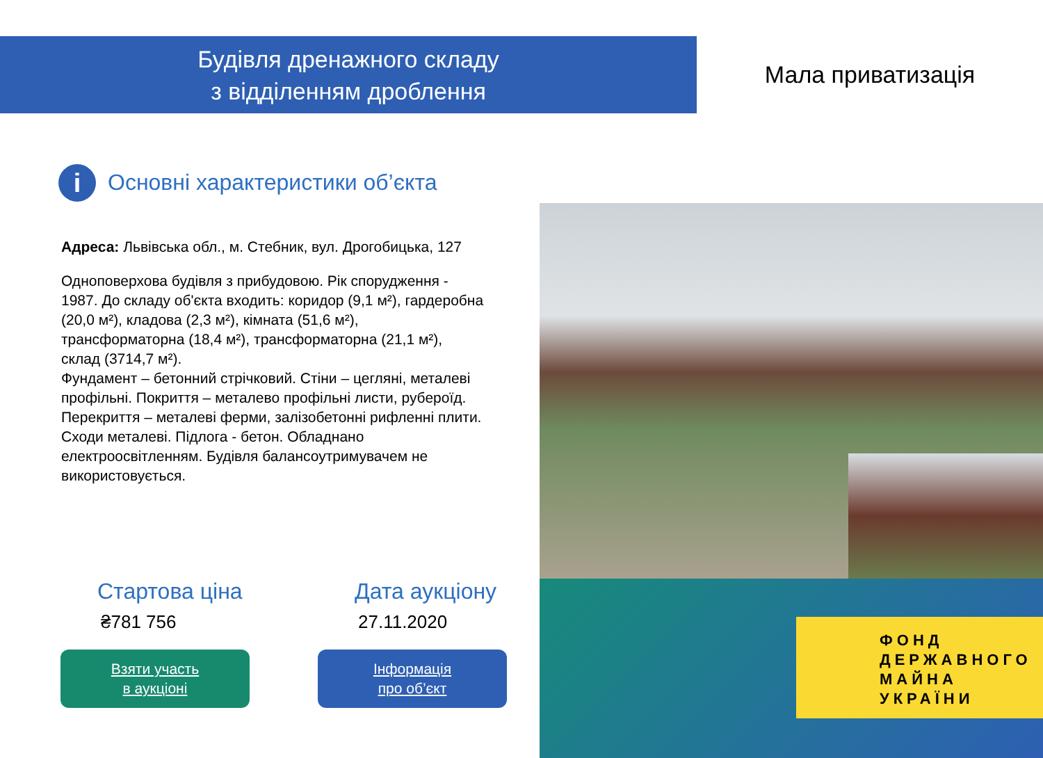Будівля дренажного складу
з відділенням дроблення
Мала приватизація
i
Основні характеристики об’єкта
Адреса: Львівська обл., м. Стебник, вул. Дрогобицька, 127
Одноповерхова будівля з прибудовою. Рік спорудження - 1987. До складу об'єкта входить: коридор (9,1 м²), гардеробна (20,0 м²), кладова (2,3 м²), кімната (51,6 м²), трансформаторна (18,4 м²), трансформаторна (21,1 м²), склад (3714,7 м²).
Фундамент – бетонний стрічковий. Стіни – цегляні, металеві профільні. Покриття – металево профільні листи, руберοїд. Перекриття – металеві ферми, залізобетонні рифленні плити. Сходи металеві. Підлога - бетон. Обладнано електроосвітленням. Будівля балансоутримувачем не використовується.
ФОНД
ДЕРЖАВНОГО
МАЙНА
УКРАЇНИ
Стартова ціна
₴781 756
Взяти участь
в аукціоні
Дата аукціону
27.11.2020
Інформація
про об’єкт